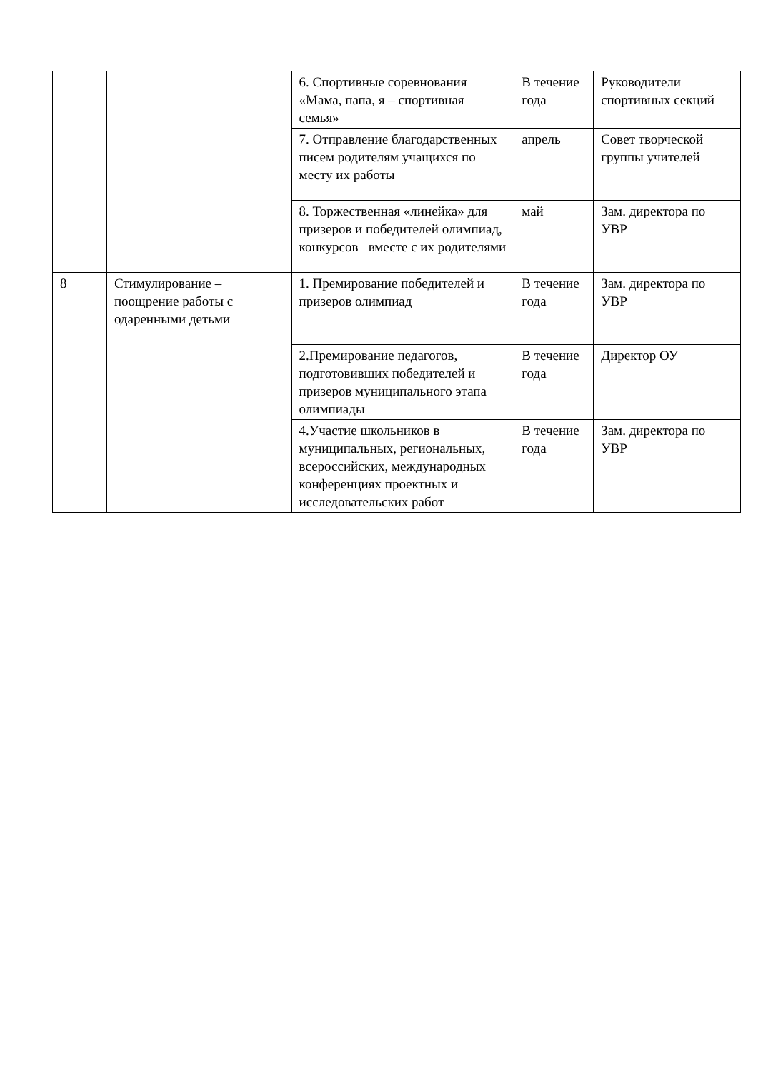| | | 6. Спортивные соревнования «Мама, папа, я – спортивная семья» | В течение года | Руководители спортивных секций |
| | | 7. Отправление благодарственных писем родителям учащихся по месту их работы | апрель | Совет творческой группы учителей |
| | | 8. Торжественная «линейка» для призеров и победителей олимпиад, конкурсов вместе с их родителями | май | Зам. директора по УВР |
| 8 | Стимулирование – поощрение работы с одаренными детьми | 1. Премирование победителей и призеров олимпиад | В течение года | Зам. директора по УВР |
| | | 2.Премирование педагогов, подготовивших победителей и призеров муниципального этапа олимпиады | В течение года | Директор ОУ |
| | | 4.Участие школьников в муниципальных, региональных, всероссийских, международных конференциях проектных и исследовательских работ | В течение года | Зам. директора по УВР |